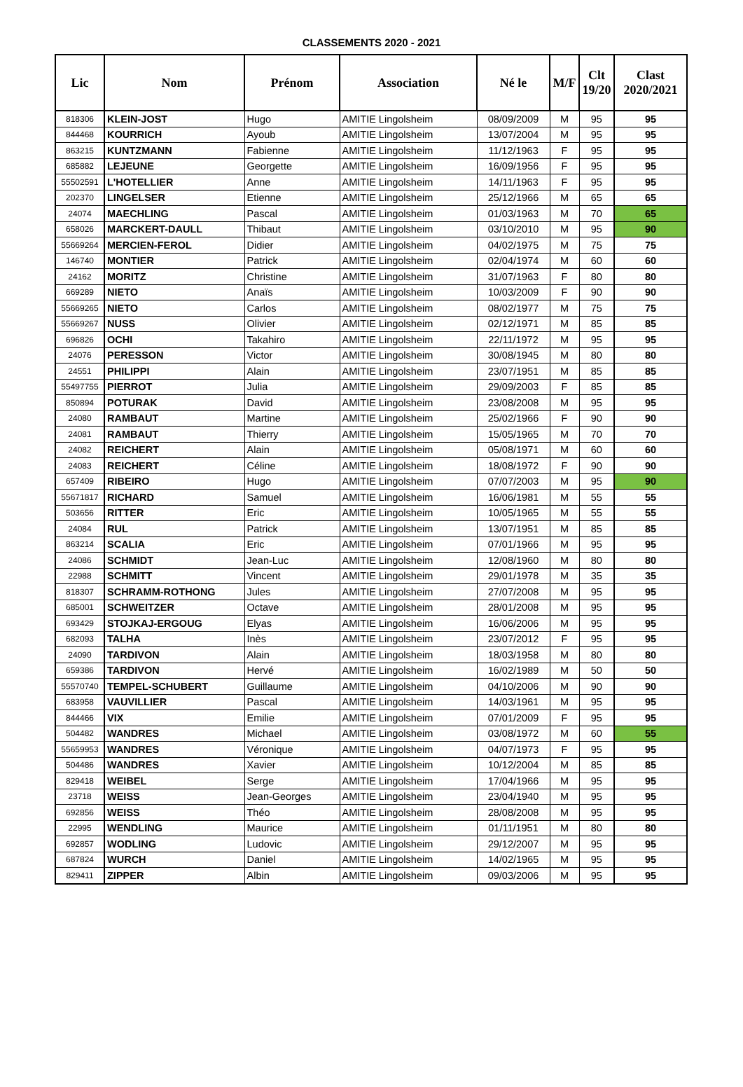CLASSEMENTS 2020 - 2021
| Lic | Nom | Prénom | Association | Né le | M/F | Clt 19/20 | Clast 2020/2021 |
| --- | --- | --- | --- | --- | --- | --- | --- |
| 818306 | KLEIN-JOST | Hugo | AMITIE Lingolsheim | 08/09/2009 | M | 95 | 95 |
| 844468 | KOURRICH | Ayoub | AMITIE Lingolsheim | 13/07/2004 | M | 95 | 95 |
| 863215 | KUNTZMANN | Fabienne | AMITIE Lingolsheim | 11/12/1963 | F | 95 | 95 |
| 685882 | LEJEUNE | Georgette | AMITIE Lingolsheim | 16/09/1956 | F | 95 | 95 |
| 55502591 | L'HOTELLIER | Anne | AMITIE Lingolsheim | 14/11/1963 | F | 95 | 95 |
| 202370 | LINGELSER | Etienne | AMITIE Lingolsheim | 25/12/1966 | M | 65 | 65 |
| 24074 | MAECHLING | Pascal | AMITIE Lingolsheim | 01/03/1963 | M | 70 | 65 |
| 658026 | MARCKERT-DAULL | Thibaut | AMITIE Lingolsheim | 03/10/2010 | M | 95 | 90 |
| 55669264 | MERCIEN-FEROL | Didier | AMITIE Lingolsheim | 04/02/1975 | M | 75 | 75 |
| 146740 | MONTIER | Patrick | AMITIE Lingolsheim | 02/04/1974 | M | 60 | 60 |
| 24162 | MORITZ | Christine | AMITIE Lingolsheim | 31/07/1963 | F | 80 | 80 |
| 669289 | NIETO | Anaïs | AMITIE Lingolsheim | 10/03/2009 | F | 90 | 90 |
| 55669265 | NIETO | Carlos | AMITIE Lingolsheim | 08/02/1977 | M | 75 | 75 |
| 55669267 | NUSS | Olivier | AMITIE Lingolsheim | 02/12/1971 | M | 85 | 85 |
| 696826 | OCHI | Takahiro | AMITIE Lingolsheim | 22/11/1972 | M | 95 | 95 |
| 24076 | PERESSON | Victor | AMITIE Lingolsheim | 30/08/1945 | M | 80 | 80 |
| 24551 | PHILIPPI | Alain | AMITIE Lingolsheim | 23/07/1951 | M | 85 | 85 |
| 55497755 | PIERROT | Julia | AMITIE Lingolsheim | 29/09/2003 | F | 85 | 85 |
| 850894 | POTURAK | David | AMITIE Lingolsheim | 23/08/2008 | M | 95 | 95 |
| 24080 | RAMBAUT | Martine | AMITIE Lingolsheim | 25/02/1966 | F | 90 | 90 |
| 24081 | RAMBAUT | Thierry | AMITIE Lingolsheim | 15/05/1965 | M | 70 | 70 |
| 24082 | REICHERT | Alain | AMITIE Lingolsheim | 05/08/1971 | M | 60 | 60 |
| 24083 | REICHERT | Céline | AMITIE Lingolsheim | 18/08/1972 | F | 90 | 90 |
| 657409 | RIBEIRO | Hugo | AMITIE Lingolsheim | 07/07/2003 | M | 95 | 90 |
| 55671817 | RICHARD | Samuel | AMITIE Lingolsheim | 16/06/1981 | M | 55 | 55 |
| 503656 | RITTER | Eric | AMITIE Lingolsheim | 10/05/1965 | M | 55 | 55 |
| 24084 | RUL | Patrick | AMITIE Lingolsheim | 13/07/1951 | M | 85 | 85 |
| 863214 | SCALIA | Eric | AMITIE Lingolsheim | 07/01/1966 | M | 95 | 95 |
| 24086 | SCHMIDT | Jean-Luc | AMITIE Lingolsheim | 12/08/1960 | M | 80 | 80 |
| 22988 | SCHMITT | Vincent | AMITIE Lingolsheim | 29/01/1978 | M | 35 | 35 |
| 818307 | SCHRAMM-ROTHONG | Jules | AMITIE Lingolsheim | 27/07/2008 | M | 95 | 95 |
| 685001 | SCHWEITZER | Octave | AMITIE Lingolsheim | 28/01/2008 | M | 95 | 95 |
| 693429 | STOJKAJ-ERGOUG | Elyas | AMITIE Lingolsheim | 16/06/2006 | M | 95 | 95 |
| 682093 | TALHA | Inès | AMITIE Lingolsheim | 23/07/2012 | F | 95 | 95 |
| 24090 | TARDIVON | Alain | AMITIE Lingolsheim | 18/03/1958 | M | 80 | 80 |
| 659386 | TARDIVON | Hervé | AMITIE Lingolsheim | 16/02/1989 | M | 50 | 50 |
| 55570740 | TEMPEL-SCHUBERT | Guillaume | AMITIE Lingolsheim | 04/10/2006 | M | 90 | 90 |
| 683958 | VAUVILLIER | Pascal | AMITIE Lingolsheim | 14/03/1961 | M | 95 | 95 |
| 844466 | VIX | Emilie | AMITIE Lingolsheim | 07/01/2009 | F | 95 | 95 |
| 504482 | WANDRES | Michael | AMITIE Lingolsheim | 03/08/1972 | M | 60 | 55 |
| 55659953 | WANDRES | Véronique | AMITIE Lingolsheim | 04/07/1973 | F | 95 | 95 |
| 504486 | WANDRES | Xavier | AMITIE Lingolsheim | 10/12/2004 | M | 85 | 85 |
| 829418 | WEIBEL | Serge | AMITIE Lingolsheim | 17/04/1966 | M | 95 | 95 |
| 23718 | WEISS | Jean-Georges | AMITIE Lingolsheim | 23/04/1940 | M | 95 | 95 |
| 692856 | WEISS | Théo | AMITIE Lingolsheim | 28/08/2008 | M | 95 | 95 |
| 22995 | WENDLING | Maurice | AMITIE Lingolsheim | 01/11/1951 | M | 80 | 80 |
| 692857 | WODLING | Ludovic | AMITIE Lingolsheim | 29/12/2007 | M | 95 | 95 |
| 687824 | WURCH | Daniel | AMITIE Lingolsheim | 14/02/1965 | M | 95 | 95 |
| 829411 | ZIPPER | Albin | AMITIE Lingolsheim | 09/03/2006 | M | 95 | 95 |